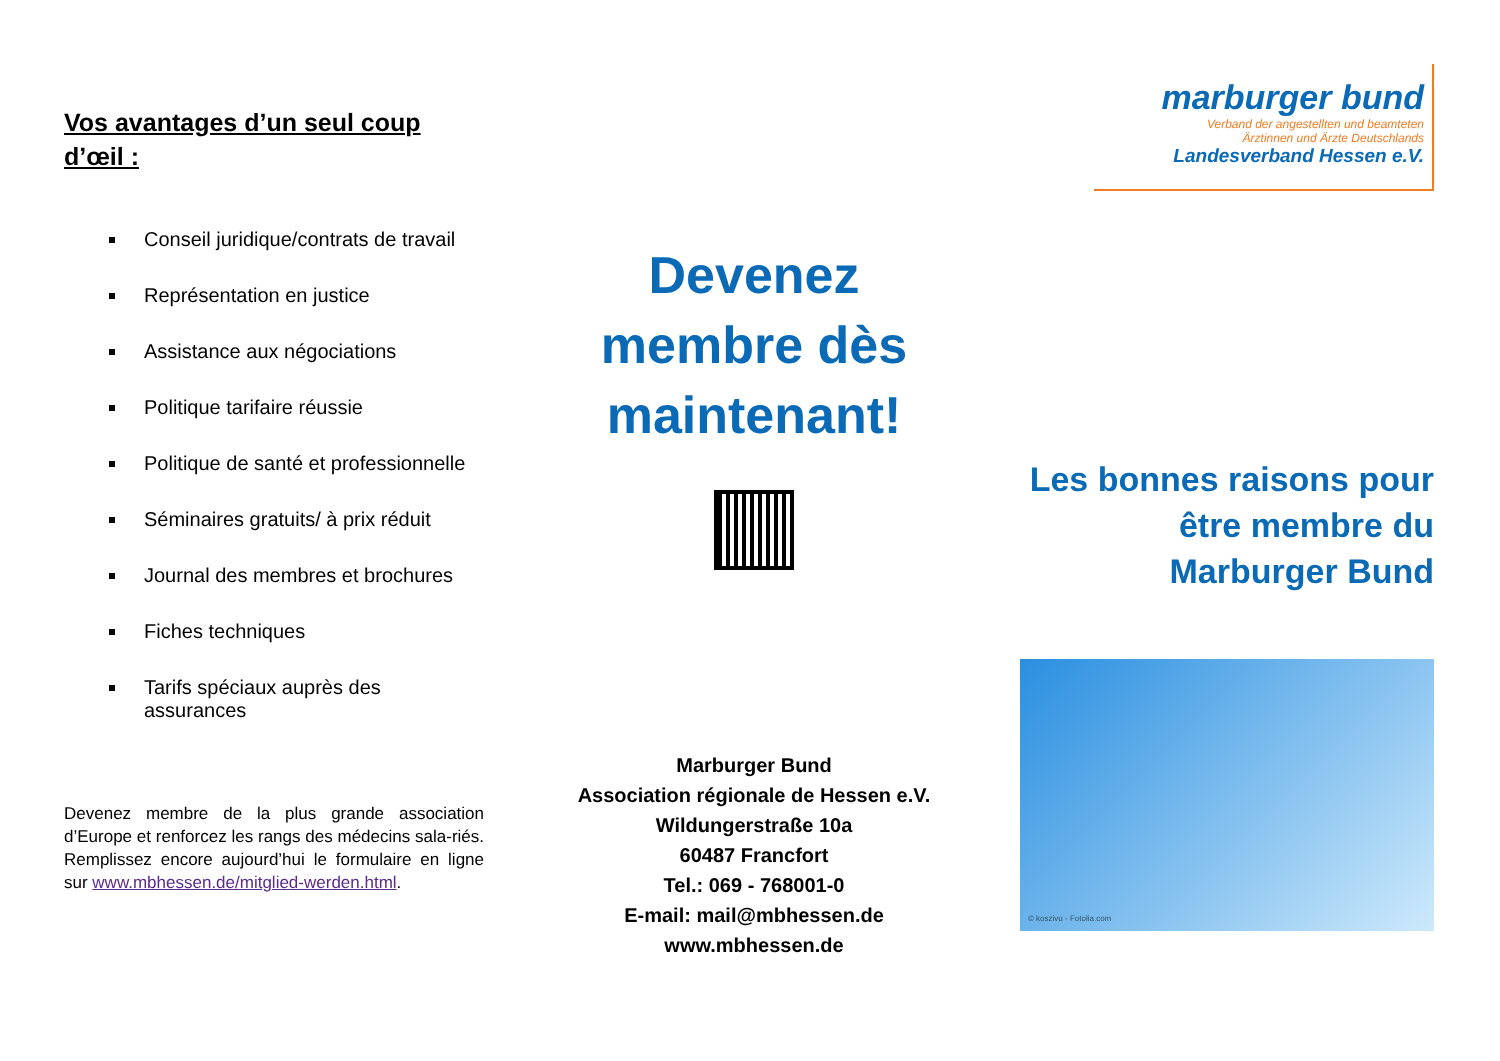Vos avantages d’un seul coup d’œil :
Conseil juridique/contrats de travail
Représentation en justice
Assistance aux négociations
Politique tarifaire réussie
Politique de santé et professionnelle
Séminaires gratuits/ à prix réduit
Journal des membres et brochures
Fiches techniques
Tarifs spéciaux auprès des assurances
Devenez membre de la plus grande association d’Europe et renforcez les rangs des médecins sala-riés. Remplissez encore aujourd’hui le formulaire en ligne sur www.mbhessen.de/mitglied-werden.html.
Devenez membre dès maintenant!
Marburger Bund
Association régionale de Hessen e.V.
Wildungerstraße 10a
60487 Francfort
Tel.: 069 - 768001-0
E-mail: mail@mbhessen.de
www.mbhessen.de
marburger bund
Verband der angestellten und beamteten
Ärztinnen und Ärzte Deutschlands
Landesverband Hessen e.V.
Les bonnes raisons pour être membre du Marburger Bund
© koszivu - Fotolia.com